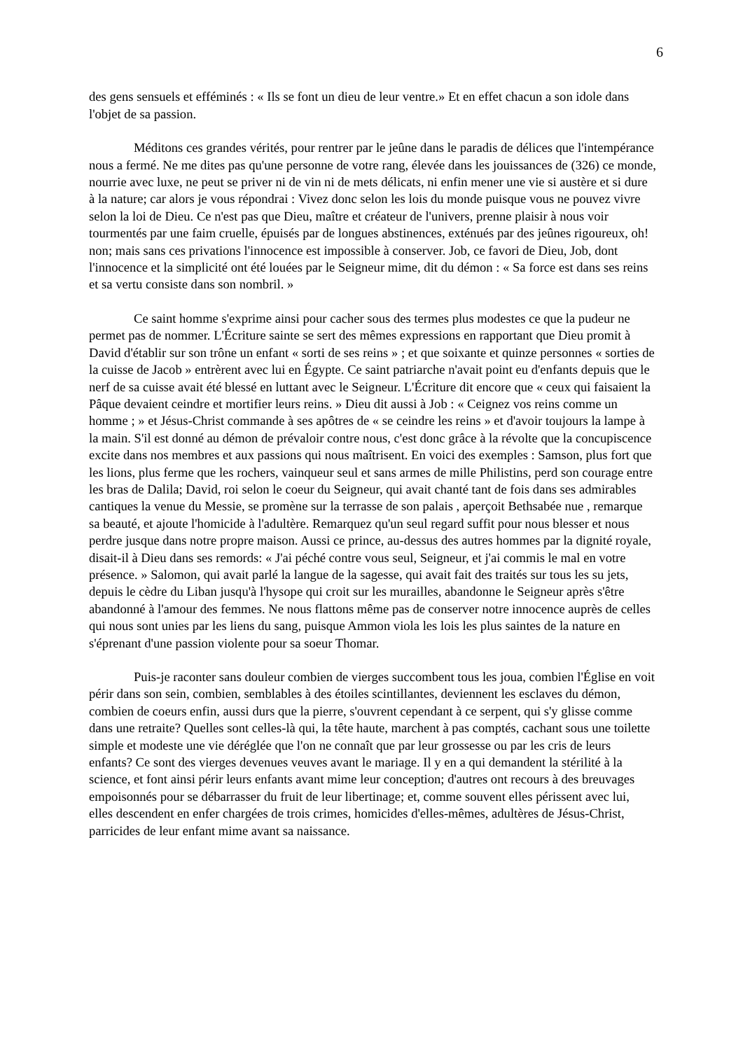6
des gens sensuels et efféminés : « Ils se font un dieu de leur ventre.» Et en effet chacun a son idole dans l'objet de sa passion.
Méditons ces grandes vérités, pour rentrer par le jeûne dans le paradis de délices que l'intempérance nous a fermé. Ne me dites pas qu'une personne de votre rang, élevée dans les jouissances de (326) ce monde, nourrie avec luxe, ne peut se priver ni de vin ni de mets délicats, ni enfin mener une vie si austère et si dure à la nature; car alors je vous répondrai : Vivez donc selon les lois du monde puisque vous ne pouvez vivre selon la loi de Dieu. Ce n'est pas que Dieu, maître et créateur de l'univers, prenne plaisir à nous voir tourmentés par une faim cruelle, épuisés par de longues abstinences, exténués par des jeûnes rigoureux, oh! non; mais sans ces privations l'innocence est impossible à conserver. Job, ce favori de Dieu, Job, dont l'innocence et la simplicité ont été louées par le Seigneur mime, dit du démon : « Sa force est dans ses reins et sa vertu consiste dans son nombril. »
Ce saint homme s'exprime ainsi pour cacher sous des termes plus modestes ce que la pudeur ne permet pas de nommer. L'Écriture sainte se sert des mêmes expressions en rapportant que Dieu promit à David d'établir sur son trône un enfant « sorti de ses reins » ; et que soixante et quinze personnes « sorties de la cuisse de Jacob » entrèrent avec lui en Égypte. Ce saint patriarche n'avait point eu d'enfants depuis que le nerf de sa cuisse avait été blessé en luttant avec le Seigneur. L'Écriture dit encore que « ceux qui faisaient la Pâque devaient ceindre et mortifier leurs reins. » Dieu dit aussi à Job : « Ceignez vos reins comme un homme ; » et Jésus-Christ commande à ses apôtres de « se ceindre les reins » et d'avoir toujours la lampe à la main. S'il est donné au démon de prévaloir contre nous, c'est donc grâce à la révolte que la concupiscence excite dans nos membres et aux passions qui nous maîtrisent. En voici des exemples : Samson, plus fort que les lions, plus ferme que les rochers, vainqueur seul et sans armes de mille Philistins, perd son courage entre les bras de Dalila; David, roi selon le coeur du Seigneur, qui avait chanté tant de fois dans ses admirables cantiques la venue du Messie, se promène sur la terrasse de son palais , aperçoit Bethsabée nue , remarque sa beauté, et ajoute l'homicide à l'adultère. Remarquez qu'un seul regard suffit pour nous blesser et nous perdre jusque dans notre propre maison. Aussi ce prince, au-dessus des autres hommes par la dignité royale, disait-il à Dieu dans ses remords: « J'ai péché contre vous seul, Seigneur, et j'ai commis le mal en votre présence. » Salomon, qui avait parlé la langue de la sagesse, qui avait fait des traités sur tous les su jets, depuis le cèdre du Liban jusqu'à l'hysope qui croit sur les murailles, abandonne le Seigneur après s'être abandonné à l'amour des femmes. Ne nous flattons même pas de conserver notre innocence auprès de celles qui nous sont unies par les liens du sang, puisque Ammon viola les lois les plus saintes de la nature en s'éprenant d'une passion violente pour sa soeur Thomar.
Puis-je raconter sans douleur combien de vierges succombent tous les joua, combien l'Église en voit périr dans son sein, combien, semblables à des étoiles scintillantes, deviennent les esclaves du démon, combien de coeurs enfin, aussi durs que la pierre, s'ouvrent cependant à ce serpent, qui s'y glisse comme dans une retraite? Quelles sont celles-là qui, la tête haute, marchent à pas comptés, cachant sous une toilette simple et modeste une vie déréglée que l'on ne connaît que par leur grossesse ou par les cris de leurs enfants? Ce sont des vierges devenues veuves avant le mariage. Il y en a qui demandent la stérilité à la science, et font ainsi périr leurs enfants avant mime leur conception; d'autres ont recours à des breuvages empoisonnés pour se débarrasser du fruit de leur libertinage; et, comme souvent elles périssent avec lui, elles descendent en enfer chargées de trois crimes, homicides d'elles-mêmes, adultères de Jésus-Christ, parricides de leur enfant mime avant sa naissance.